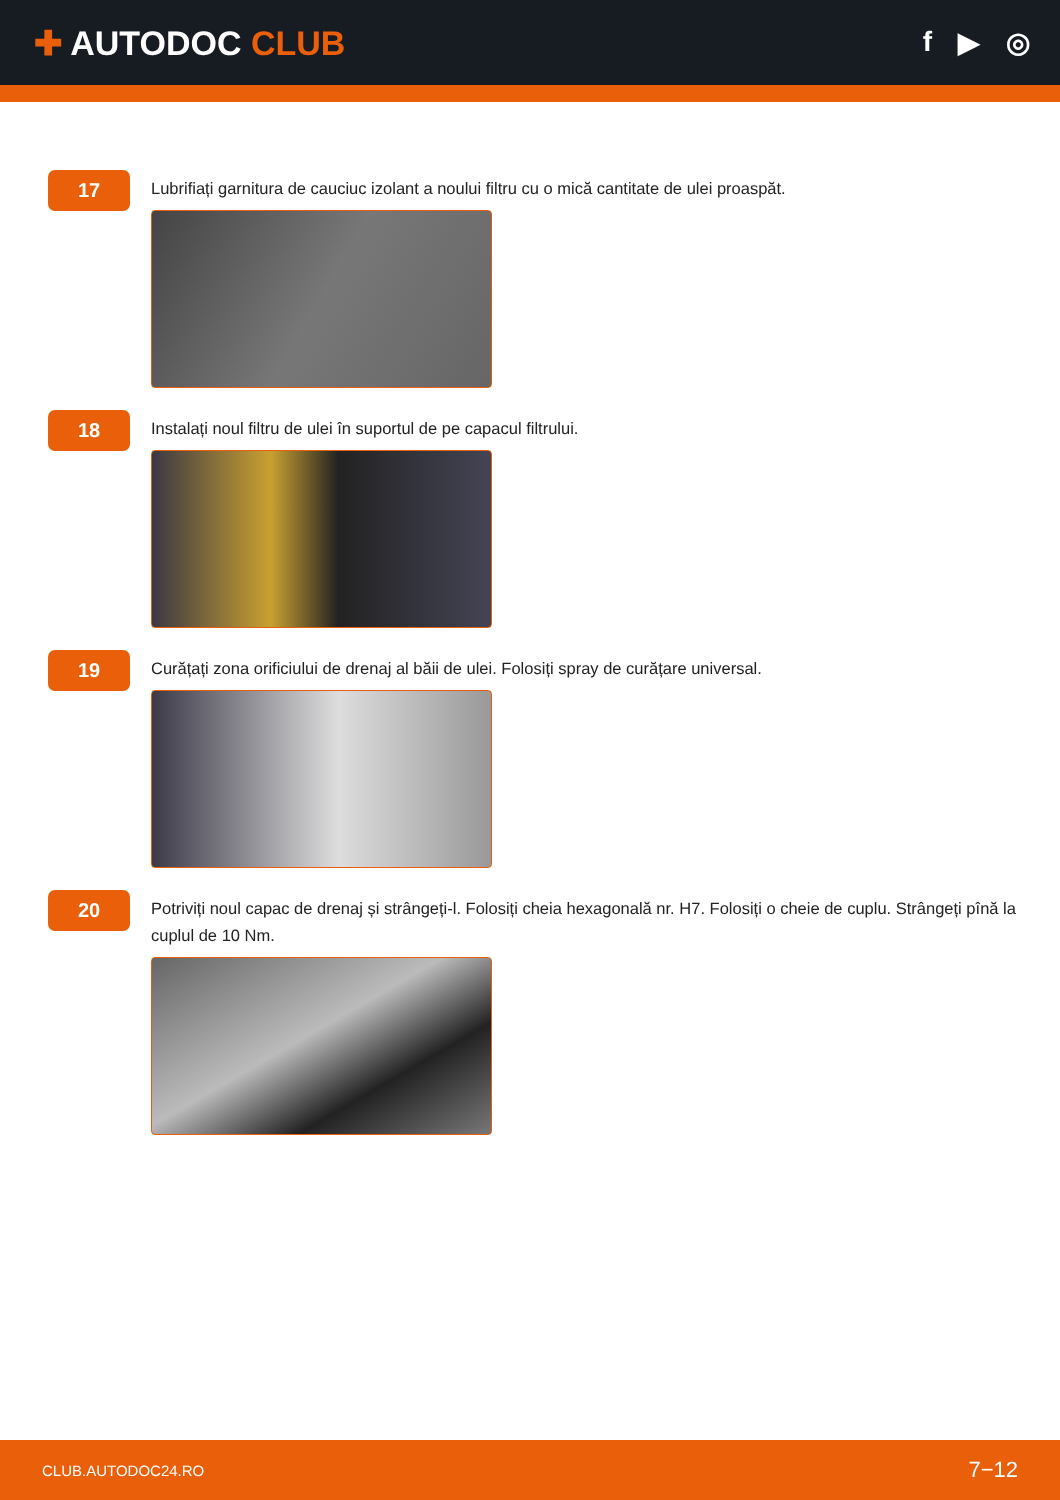✚ AUTODOC CLUB
f ▶ ◎
17
Lubrifiați garnitura de cauciuc izolant a noului filtru cu o mică cantitate de ulei proaspăt.
18
Instalați noul filtru de ulei în suportul de pe capacul filtrului.
19
Curățați zona orificiului de drenaj al băii de ulei. Folosiți spray de curățare universal.
20
Potriviți noul capac de drenaj și strângeți-l. Folosiți cheia hexagonală nr. H7. Folosiți o cheie de cuplu. Strângeți pînă la cuplul de 10 Nm.
CLUB.AUTODOC24.RO 7−12